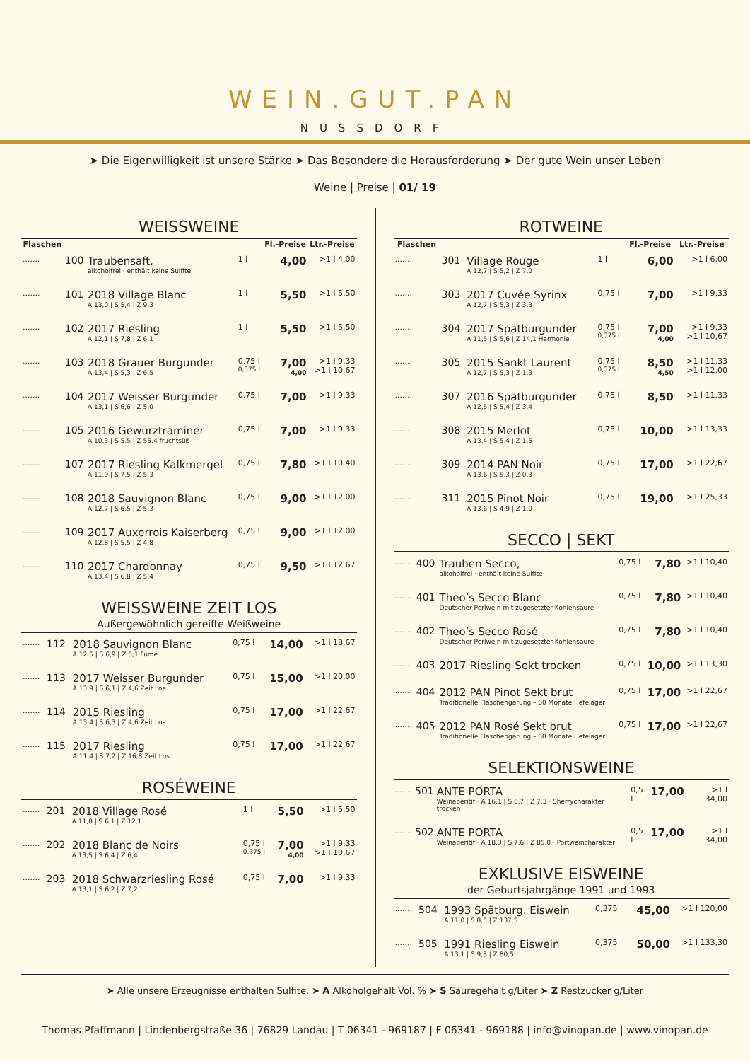WEIN.GUT.PAN
NUSSDORF
➤ Die Eigenwilligkeit ist unsere Stärke ➤ Das Besondere die Herausforderung ➤ Der gute Wein unser Leben
Weine | Preise | 01/ 19
WEISSWEINE
| Flaschen | | | | Fl.-Preise | Ltr.-Preise |
| --- | --- | --- | --- | --- | --- |
| ....... | 100 | Traubensaft, alkoholfrei · enthält keine Sulfite | 1 l | 4,00 | >1 l 4,00 |
| ....... | 101 | 2018 Village Blanc A 13,0 / S 5,4 / Z 9,3 | 1 l | 5,50 | >1 l 5,50 |
| ....... | 102 | 2017 Riesling A 12,1 / S 7,8 / Z 6,1 | 1 l | 5,50 | >1 l 5,50 |
| ....... | 103 | 2018 Grauer Burgunder A 13,4 / S 5,3 / Z 6,5 | 0,75 l 0,375 l | 7,00 4,00 | >1 l 9,33 >1 l 10,67 |
| ....... | 104 | 2017 Weisser Burgunder A 13,1 / S 6,6 / Z 5,0 | 0,75 l | 7,00 | >1 l 9,33 |
| ....... | 105 | 2016 Gewürztraminer A 10,3 / S 5,5 / Z 55,4 fruchtsüß | 0,75 l | 7,00 | >1 l 9,33 |
| ....... | 107 | 2017 Riesling Kalkmergel A 11,9 / S 7,5 / Z 5,3 | 0,75 l | 7,80 | >1 l 10,40 |
| ....... | 108 | 2018 Sauvignon Blanc A 12,7 / S 6,5 / Z 5,3 | 0,75 l | 9,00 | >1 l 12,00 |
| ....... | 109 | 2017 Auxerrois Kaiserberg A 12,8 / S 5,5 / Z 4,8 | 0,75 l | 9,00 | >1 l 12,00 |
| ....... | 110 | 2017 Chardonnay A 13,4 / S 6,8 / Z 5,4 | 0,75 l | 9,50 | >1 l 12,67 |
WEISSWEINE ZEIT LOS
Außergewöhnlich gereifte Weißweine
| ....... | 112 | 2018 Sauvignon Blanc A 12,5 / S 6,9 / Z 5,1 Fumé | 0,75 l | 14,00 | >1 l 18,67 |
| ....... | 113 | 2017 Weisser Burgunder A 13,9 / S 6,1 / Z 4,6 Zeit Los | 0,75 l | 15,00 | >1 l 20,00 |
| ....... | 114 | 2015 Riesling A 13,4 / S 6,3 / Z 4,6 Zeit Los | 0,75 l | 17,00 | >1 l 22,67 |
| ....... | 115 | 2017 Riesling A 11,4 / S 7,2 / Z 16,8 Zeit Los | 0,75 l | 17,00 | >1 l 22,67 |
ROSÉWEINE
| ....... | 201 | 2018 Village Rosé A 11,8 / S 6,1 / Z 12,1 | 1 l | 5,50 | >1 l 5,50 |
| ....... | 202 | 2018 Blanc de Noirs A 13,5 / S 6,4 / Z 6,4 | 0,75 l 0,375 l | 7,00 4,00 | >1 l 9,33 >1 l 10,67 |
| ....... | 203 | 2018 Schwarzriesling Rosé A 13,1 / S 6,2 / Z 7,2 | 0,75 l | 7,00 | >1 l 9,33 |
ROTWEINE
| Flaschen | | | | Fl.-Preise | Ltr.-Preise |
| --- | --- | --- | --- | --- | --- |
| ....... | 301 | Village Rouge A 12,7 / S 5,2 / Z 7,0 | 1 l | 6,00 | >1 l 6,00 |
| ....... | 303 | 2017 Cuvée Syrinx A 12,7 / S 5,3 / Z 3,3 | 0,75 l | 7,00 | >1 l 9,33 |
| ....... | 304 | 2017 Spätburgunder A 11,5 / S 5,6 / Z 14,1 Harmonie | 0,75 l 0,375 l | 7,00 4,00 | >1 l 9,33 >1 l 10,67 |
| ....... | 305 | 2015 Sankt Laurent A 12,7 / S 5,3 / Z 1,3 | 0,75 l 0,375 l | 8,50 4,50 | >1 l 11,33 >1 l 12,00 |
| ....... | 307 | 2016 Spätburgunder A 12,5 / S 5,4 / Z 3,4 | 0,75 l | 8,50 | >1 l 11,33 |
| ....... | 308 | 2015 Merlot A 13,4 / S 5,4 / Z 1,5 | 0,75 l | 10,00 | >1 l 13,33 |
| ....... | 309 | 2014 PAN Noir A 13,6 / S 5,3 / Z 0,3 | 0,75 l | 17,00 | >1 l 22,67 |
| ....... | 311 | 2015 Pinot Noir A 13,6 / S 4,9 / Z 1,0 | 0,75 l | 19,00 | >1 l 25,33 |
SECCO | SEKT
| ....... | 400 | Trauben Secco, alkoholfrei · enthält keine Sulfite | 0,75 l | 7,80 | >1 l 10,40 |
| ....... | 401 | Theo’s Secco Blanc Deutscher Perlwein mit zugesetzter Kohlensäure | 0,75 l | 7,80 | >1 l 10,40 |
| ....... | 402 | Theo’s Secco Rosé Deutscher Perlwein mit zugesetzter Kohlensäure | 0,75 l | 7,80 | >1 l 10,40 |
| ....... | 403 | 2017 Riesling Sekt trocken | 0,75 l | 10,00 | >1 l 13,30 |
| ....... | 404 | 2012 PAN Pinot Sekt brut Traditionelle Flaschengärung – 60 Monate Hefelager | 0,75 l | 17,00 | >1 l 22,67 |
| ....... | 405 | 2012 PAN Rosé Sekt brut Traditionelle Flaschengärung – 60 Monate Hefelager | 0,75 l | 17,00 | >1 l 22,67 |
SELEKTIONSWEINE
| ....... | 501 | ANTE PORTA Weinaperitif · A 16,1 / S 6,7 / Z 7,3 · Sherrycharakter trocken | 0,5 l | 17,00 | >1 l 34,00 |
| ....... | 502 | ANTE PORTA Weinaperitif · A 18,3 / S 7,6 / Z 85,0 · Portweincharakter | 0,5 l | 17,00 | >1 l 34,00 |
EXKLUSIVE EISWEINE
der Geburtsjahrgänge 1991 und 1993
| ....... | 504 | 1993 Spätburg. Eiswein A 11,0 / S 8,5 / Z 137,5 | 0,375 l | 45,00 | >1 l 120,00 |
| ....... | 505 | 1991 Riesling Eiswein A 13,1 / S 9,8 / Z 80,5 | 0,375 l | 50,00 | >1 l 133,30 |
➤ Alle unsere Erzeugnisse enthalten Sulfite. ➤ A Alkoholgehalt Vol. % ➤ S Säuregehalt g/Liter ➤ Z Restzucker g/Liter
Thomas Pfaffmann | Lindenbergstraße 36 | 76829 Landau | T 06341 - 969187 | F 06341 - 969188 | info@vinopan.de | www.vinopan.de